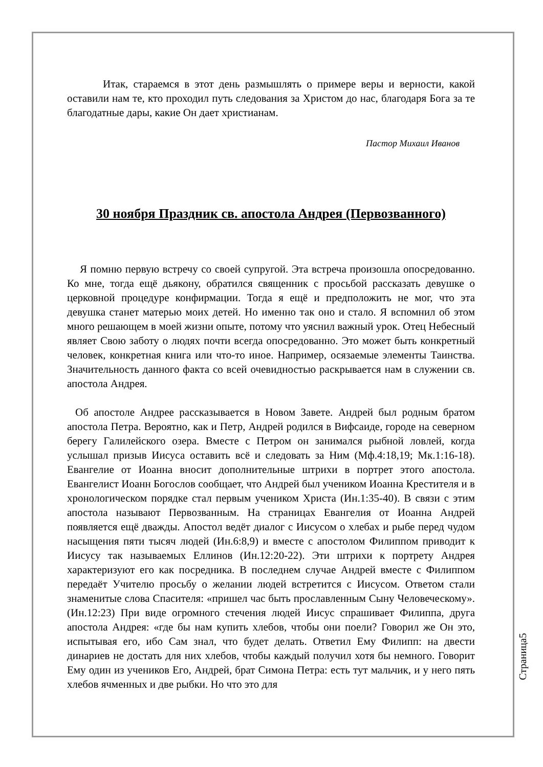Итак, стараемся в этот день размышлять о примере веры и верности, какой оставили нам те, кто проходил путь следования за Христом до нас, благодаря Бога за те благодатные дары, какие Он дает христианам.
Пастор Михаил Иванов
30 ноября Праздник св. апостола Андрея (Первозванного)
Я помню первую встречу со своей супругой. Эта встреча произошла опосредованно. Ко мне, тогда ещё дьякону, обратился священник с просьбой рассказать девушке о церковной процедуре конфирмации. Тогда я ещё и предположить не мог, что эта девушка станет матерью моих детей. Но именно так оно и стало. Я вспомнил об этом много решающем в моей жизни опыте, потому что уяснил важный урок. Отец Небесный являет Свою заботу о людях почти всегда опосредованно. Это может быть конкретный человек, конкретная книга или что-то иное. Например, осязаемые элементы Таинства. Значительность данного факта со всей очевидностью раскрывается нам в служении св. апостола Андрея.
Об апостоле Андрее рассказывается в Новом Завете. Андрей был родным братом апостола Петра. Вероятно, как и Петр, Андрей родился в Вифсаиде, городе на северном берегу Галилейского озера. Вместе с Петром он занимался рыбной ловлей, когда услышал призыв Иисуса оставить всё и следовать за Ним (Мф.4:18,19; Мк.1:16-18). Евангелие от Иоанна вносит дополнительные штрихи в портрет этого апостола. Евангелист Иоанн Богослов сообщает, что Андрей был учеником Иоанна Крестителя и в хронологическом порядке стал первым учеником Христа (Ин.1:35-40). В связи с этим апостола называют Первозванным. На страницах Евангелия от Иоанна Андрей появляется ещё дважды. Апостол ведёт диалог с Иисусом о хлебах и рыбе перед чудом насыщения пяти тысяч людей (Ин.6:8,9) и вместе с апостолом Филиппом приводит к Иисусу так называемых Еллинов (Ин.12:20-22). Эти штрихи к портрету Андрея характеризуют его как посредника. В последнем случае Андрей вместе с Филиппом передаёт Учителю просьбу о желании людей встретится с Иисусом. Ответом стали знаменитые слова Спасителя: «пришел час быть прославленным Сыну Человеческому». (Ин.12:23) При виде огромного стечения людей Иисус спрашивает Филиппа, друга апостола Андрея: «где бы нам купить хлебов, чтобы они поели? Говорил же Он это, испытывая его, ибо Сам знал, что будет делать. Ответил Ему Филипп: на двести динариев не достать для них хлебов, чтобы каждый получил хотя бы немного. Говорит Ему один из учеников Его, Андрей, брат Симона Петра: есть тут мальчик, и у него пять хлебов ячменных и две рыбки. Но что это для
Страница5